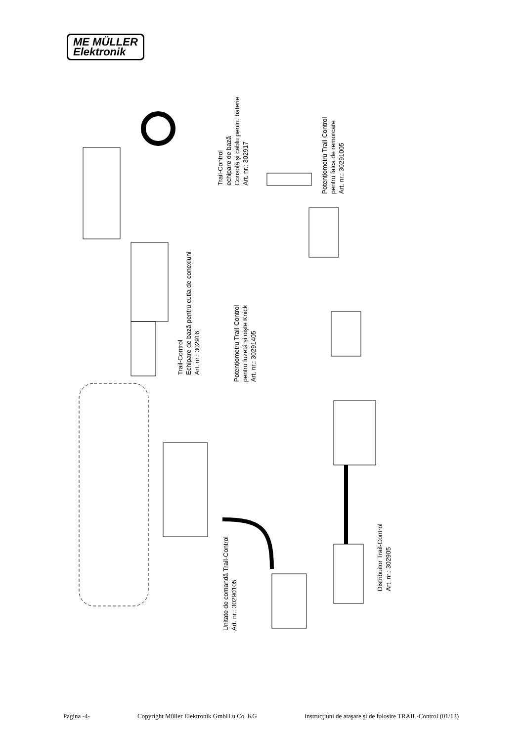ME MÜLLER
Elektronik
Trail-Control
echipare de bază
Consolă şi cablu pentru baterie
Art. nr.: 302917
Potenţiometru Trail-Control
pentru falca de remorcare
Art. nr.: 30291005
Trail-Control
Echipare de bază pentru cutia de conexiuni
Art. nr.: 302916
Potenţiometru Trail-Control
pentru fuzetă şi oişte Knick
Art. nr.: 30291405
Unitate de comandă Trail-Control
Art. nr.: 30290105
Distribuitor Trail-Control
Art. nr.: 302905
Pagina -4- Copyright Müller Elektronik GmbH u.Co. KG Instrucţiuni de ataşare şi de folosire TRAIL-Control (01/13)